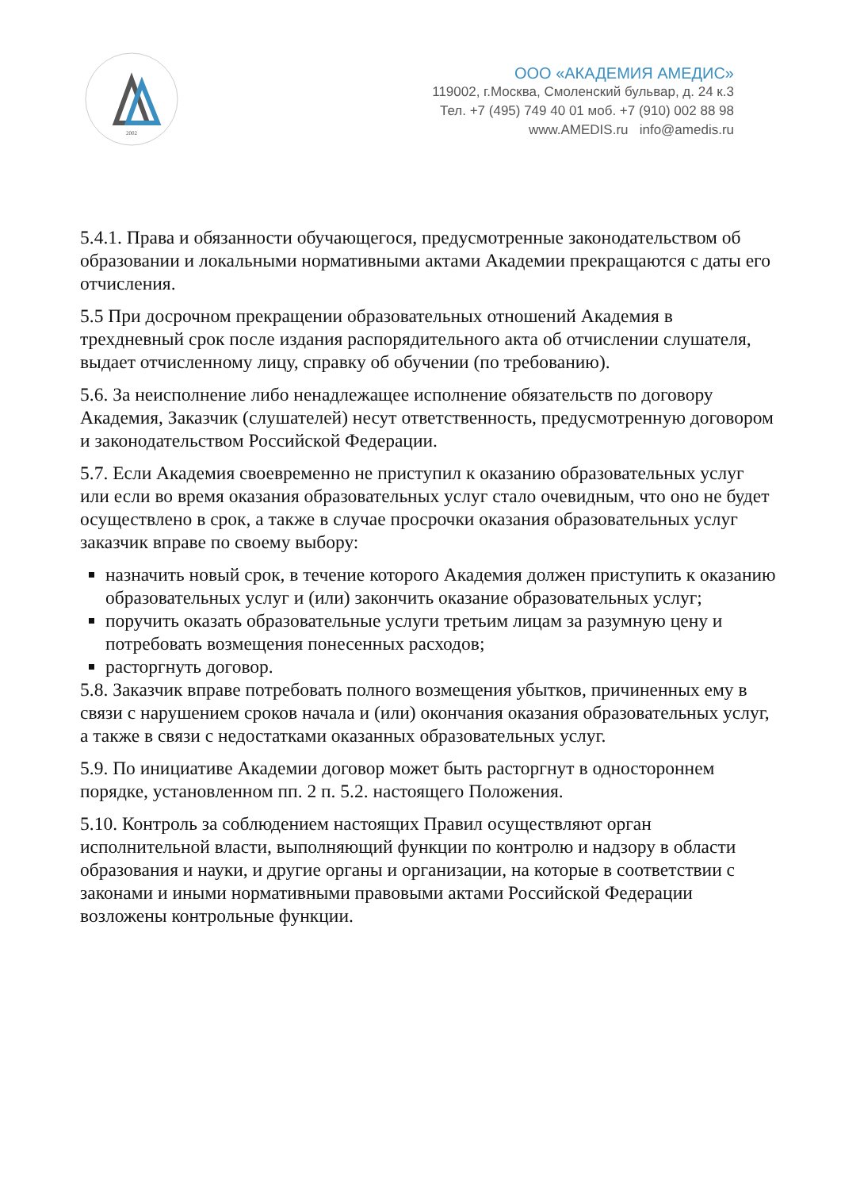2002
ООО «АКАДЕМИЯ АМЕДИС»
119002, г.Москва, Смоленский бульвар, д. 24 к.3
Тел. +7 (495) 749 40 01 моб. +7 (910) 002 88 98
www.AMEDIS.ru info@amedis.ru
5.4.1. Права и обязанности обучающегося, предусмотренные законодательством об образовании и локальными нормативными актами Академии прекращаются с даты его отчисления.
5.5 При досрочном прекращении образовательных отношений Академия в трехдневный срок после издания распорядительного акта об отчислении слушателя, выдает отчисленному лицу, справку об обучении (по требованию).
5.6. За неисполнение либо ненадлежащее исполнение обязательств по договору Академия, Заказчик (слушателей) несут ответственность, предусмотренную договором и законодательством Российской Федерации.
5.7. Если Академия своевременно не приступил к оказанию образовательных услуг или если во время оказания образовательных услуг стало очевидным, что оно не будет осуществлено в срок, а также в случае просрочки оказания образовательных услуг заказчик вправе по своему выбору:
назначить новый срок, в течение которого Академия должен приступить к оказанию образовательных услуг и (или) закончить оказание образовательных услуг;
поручить оказать образовательные услуги третьим лицам за разумную цену и потребовать возмещения понесенных расходов;
расторгнуть договор.
5.8. Заказчик вправе потребовать полного возмещения убытков, причиненных ему в связи с нарушением сроков начала и (или) окончания оказания образовательных услуг, а также в связи с недостатками оказанных образовательных услуг.
5.9. По инициативе Академии договор может быть расторгнут в одностороннем порядке, установленном пп. 2 п. 5.2. настоящего Положения.
5.10. Контроль за соблюдением настоящих Правил осуществляют орган исполнительной власти, выполняющий функции по контролю и надзору в области образования и науки, и другие органы и организации, на которые в соответствии с законами и иными нормативными правовыми актами Российской Федерации возложены контрольные функции.